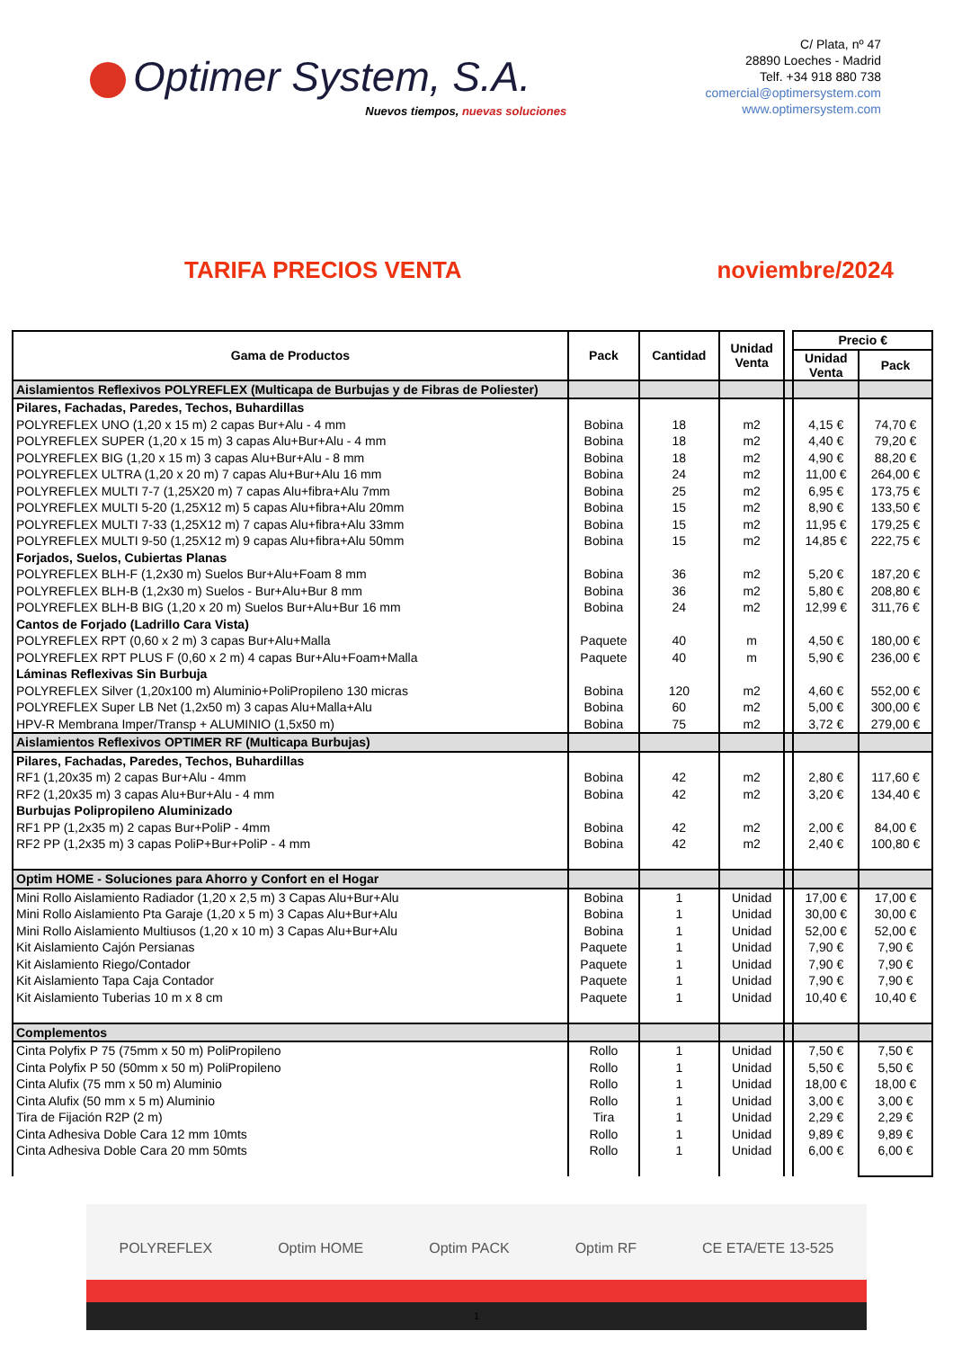Optimer System, S.A.
Nuevos tiempos, nuevas soluciones
C/ Plata, nº 47
28890 Loeches - Madrid
Telf. +34 918 880 738
comercial@optimersystem.com
www.optimersystem.com
TARIFA PRECIOS VENTA noviembre/2024
| Gama de Productos | Pack | Cantidad | Unidad Venta | | Precio € | |
| | | | | | Unidad Venta | Pack |
| Aislamientos Reflexivos POLYREFLEX (Multicapa de Burbujas y de Fibras de Poliester) | | | | | | |
| Pilares, Fachadas, Paredes, Techos, Buhardillas | | | | | | |
| POLYREFLEX UNO (1,20 x 15 m) 2 capas Bur+Alu - 4 mm | Bobina | 18 | m2 | | 4,15 € | 74,70 € |
| POLYREFLEX SUPER (1,20 x 15 m) 3 capas Alu+Bur+Alu - 4 mm | Bobina | 18 | m2 | | 4,40 € | 79,20 € |
| POLYREFLEX BIG (1,20 x 15 m) 3 capas Alu+Bur+Alu - 8 mm | Bobina | 18 | m2 | | 4,90 € | 88,20 € |
| POLYREFLEX ULTRA (1,20 x 20 m) 7 capas Alu+Bur+Alu 16 mm | Bobina | 24 | m2 | | 11,00 € | 264,00 € |
| POLYREFLEX MULTI 7-7 (1,25X20 m) 7 capas Alu+fibra+Alu 7mm | Bobina | 25 | m2 | | 6,95 € | 173,75 € |
| POLYREFLEX MULTI 5-20 (1,25X12 m) 5 capas Alu+fibra+Alu 20mm | Bobina | 15 | m2 | | 8,90 € | 133,50 € |
| POLYREFLEX MULTI 7-33 (1,25X12 m) 7 capas Alu+fibra+Alu 33mm | Bobina | 15 | m2 | | 11,95 € | 179,25 € |
| POLYREFLEX MULTI 9-50 (1,25X12 m) 9 capas Alu+fibra+Alu 50mm | Bobina | 15 | m2 | | 14,85 € | 222,75 € |
| Forjados, Suelos, Cubiertas Planas | | | | | | |
| POLYREFLEX BLH-F (1,2x30 m) Suelos Bur+Alu+Foam 8 mm | Bobina | 36 | m2 | | 5,20 € | 187,20 € |
| POLYREFLEX BLH-B (1,2x30 m) Suelos - Bur+Alu+Bur 8 mm | Bobina | 36 | m2 | | 5,80 € | 208,80 € |
| POLYREFLEX BLH-B BIG (1,20 x 20 m) Suelos Bur+Alu+Bur 16 mm | Bobina | 24 | m2 | | 12,99 € | 311,76 € |
| Cantos de Forjado (Ladrillo Cara Vista) | | | | | | |
| POLYREFLEX RPT (0,60 x 2 m) 3 capas Bur+Alu+Malla | Paquete | 40 | m | | 4,50 € | 180,00 € |
| POLYREFLEX RPT PLUS F (0,60 x 2 m) 4 capas Bur+Alu+Foam+Malla | Paquete | 40 | m | | 5,90 € | 236,00 € |
| Láminas Reflexivas Sin Burbuja | | | | | | |
| POLYREFLEX Silver (1,20x100 m) Aluminio+PoliPropileno 130 micras | Bobina | 120 | m2 | | 4,60 € | 552,00 € |
| POLYREFLEX Super LB Net (1,2x50 m) 3 capas Alu+Malla+Alu | Bobina | 60 | m2 | | 5,00 € | 300,00 € |
| HPV-R Membrana Imper/Transp + ALUMINIO (1,5x50 m) | Bobina | 75 | m2 | | 3,72 € | 279,00 € |
| Aislamientos Reflexivos OPTIMER RF (Multicapa Burbujas) | | | | | | |
| Pilares, Fachadas, Paredes, Techos, Buhardillas | | | | | | |
| RF1 (1,20x35 m) 2 capas Bur+Alu - 4mm | Bobina | 42 | m2 | | 2,80 € | 117,60 € |
| RF2 (1,20x35 m) 3 capas Alu+Bur+Alu - 4 mm | Bobina | 42 | m2 | | 3,20 € | 134,40 € |
| Burbujas Polipropileno Aluminizado | | | | | | |
| RF1 PP (1,2x35 m) 2 capas Bur+PoliP - 4mm | Bobina | 42 | m2 | | 2,00 € | 84,00 € |
| RF2 PP (1,2x35 m) 3 capas PoliP+Bur+PoliP - 4 mm | Bobina | 42 | m2 | | 2,40 € | 100,80 € |
| Optim HOME - Soluciones para Ahorro y Confort en el Hogar | | | | | | |
| Mini Rollo Aislamiento Radiador (1,20 x 2,5 m) 3 Capas Alu+Bur+Alu | Bobina | 1 | Unidad | | 17,00 € | 17,00 € |
| Mini Rollo Aislamiento Pta Garaje (1,20 x 5 m) 3 Capas Alu+Bur+Alu | Bobina | 1 | Unidad | | 30,00 € | 30,00 € |
| Mini Rollo Aislamiento Multiusos (1,20 x 10 m) 3 Capas Alu+Bur+Alu | Bobina | 1 | Unidad | | 52,00 € | 52,00 € |
| Kit Aislamiento Cajón Persianas | Paquete | 1 | Unidad | | 7,90 € | 7,90 € |
| Kit Aislamiento Riego/Contador | Paquete | 1 | Unidad | | 7,90 € | 7,90 € |
| Kit Aislamiento Tapa Caja Contador | Paquete | 1 | Unidad | | 7,90 € | 7,90 € |
| Kit Aislamiento Tuberias 10 m x 8 cm | Paquete | 1 | Unidad | | 10,40 € | 10,40 € |
| Complementos | | | | | | |
| Cinta Polyfix P 75 (75mm x 50 m) PoliPropileno | Rollo | 1 | Unidad | | 7,50 € | 7,50 € |
| Cinta Polyfix P 50 (50mm x 50 m) PoliPropileno | Rollo | 1 | Unidad | | 5,50 € | 5,50 € |
| Cinta Alufix (75 mm x 50 m) Aluminio | Rollo | 1 | Unidad | | 18,00 € | 18,00 € |
| Cinta Alufix (50 mm x 5 m) Aluminio | Rollo | 1 | Unidad | | 3,00 € | 3,00 € |
| Tira de Fijación R2P (2 m) | Tira | 1 | Unidad | | 2,29 € | 2,29 € |
| Cinta Adhesiva Doble Cara 12 mm 10mts | Rollo | 1 | Unidad | | 9,89 € | 9,89 € |
| Cinta Adhesiva Doble Cara 20 mm 50mts | Rollo | 1 | Unidad | | 6,00 € | 6,00 € |
POLYREFLEX Optim HOME Optim PACK Optim RF CE ETA/ETE 13-525
1